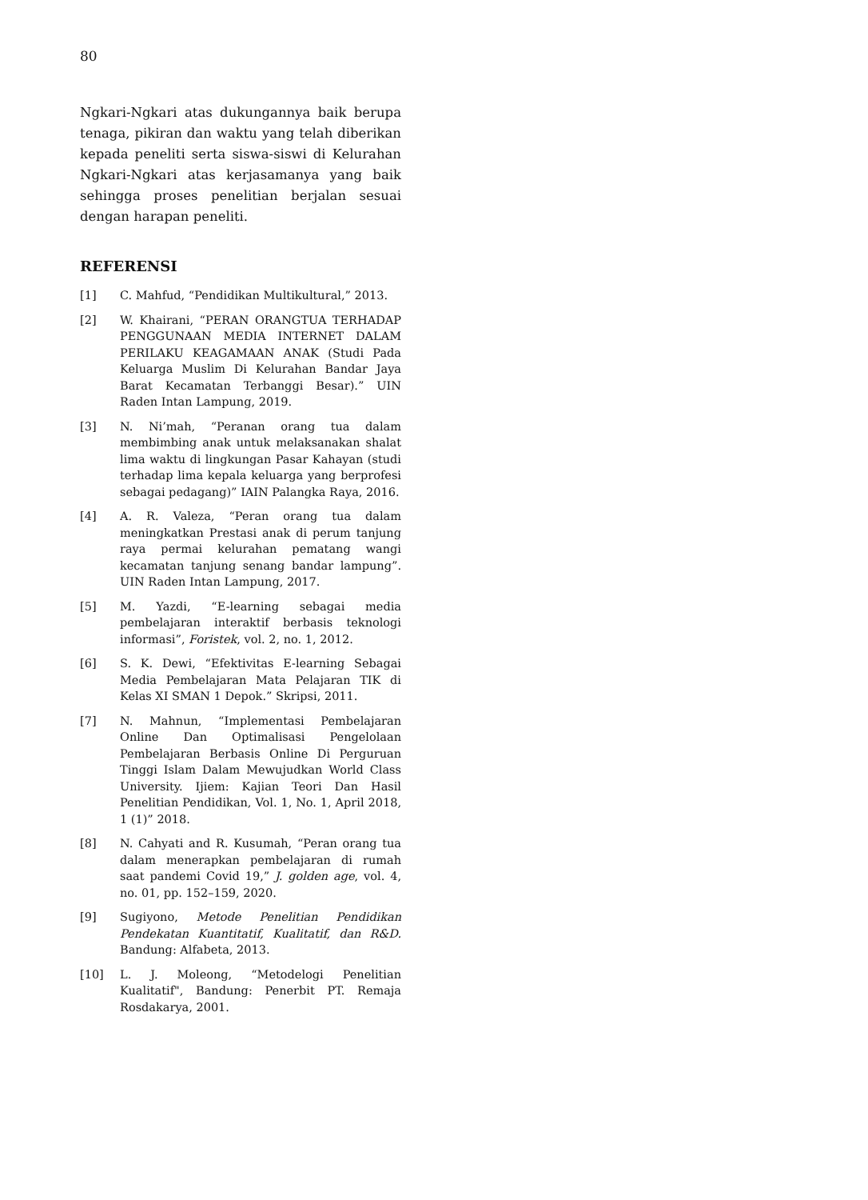80
Ngkari-Ngkari atas dukungannya baik berupa tenaga, pikiran dan waktu yang telah diberikan kepada peneliti serta siswa-siswi di Kelurahan Ngkari-Ngkari atas kerjasamanya yang baik sehingga proses penelitian berjalan sesuai dengan harapan peneliti.
REFERENSI
[1] C. Mahfud, “Pendidikan Multikultural,” 2013.
[2] W. Khairani, “PERAN ORANGTUA TERHADAP PENGGUNAAN MEDIA INTERNET DALAM PERILAKU KEAGAMAAN ANAK (Studi Pada Keluarga Muslim Di Kelurahan Bandar Jaya Barat Kecamatan Terbanggi Besar).” UIN Raden Intan Lampung, 2019.
[3] N. Ni’mah, “Peranan orang tua dalam membimbing anak untuk melaksanakan shalat lima waktu di lingkungan Pasar Kahayan (studi terhadap lima kepala keluarga yang berprofesi sebagai pedagang)” IAIN Palangka Raya, 2016.
[4] A. R. Valeza, “Peran orang tua dalam meningkatkan Prestasi anak di perum tanjung raya permai kelurahan pematang wangi kecamatan tanjung senang bandar lampung”. UIN Raden Intan Lampung, 2017.
[5] M. Yazdi, “E-learning sebagai media pembelajaran interaktif berbasis teknologi informasi”, Foristek, vol. 2, no. 1, 2012.
[6] S. K. Dewi, “Efektivitas E-learning Sebagai Media Pembelajaran Mata Pelajaran TIK di Kelas XI SMAN 1 Depok.” Skripsi, 2011.
[7] N. Mahnun, “Implementasi Pembelajaran Online Dan Optimalisasi Pengelolaan Pembelajaran Berbasis Online Di Perguruan Tinggi Islam Dalam Mewujudkan World Class University. Ijiem: Kajian Teori Dan Hasil Penelitian Pendidikan, Vol. 1, No. 1, April 2018, 1 (1)” 2018.
[8] N. Cahyati and R. Kusumah, “Peran orang tua dalam menerapkan pembelajaran di rumah saat pandemi Covid 19,” J. golden age, vol. 4, no. 01, pp. 152–159, 2020.
[9] Sugiyono, Metode Penelitian Pendidikan Pendekatan Kuantitatif, Kualitatif, dan R&D. Bandung: Alfabeta, 2013.
[10] L. J. Moleong, “Metodelogi Penelitian Kualitatif", Bandung: Penerbit PT. Remaja Rosdakarya, 2001.